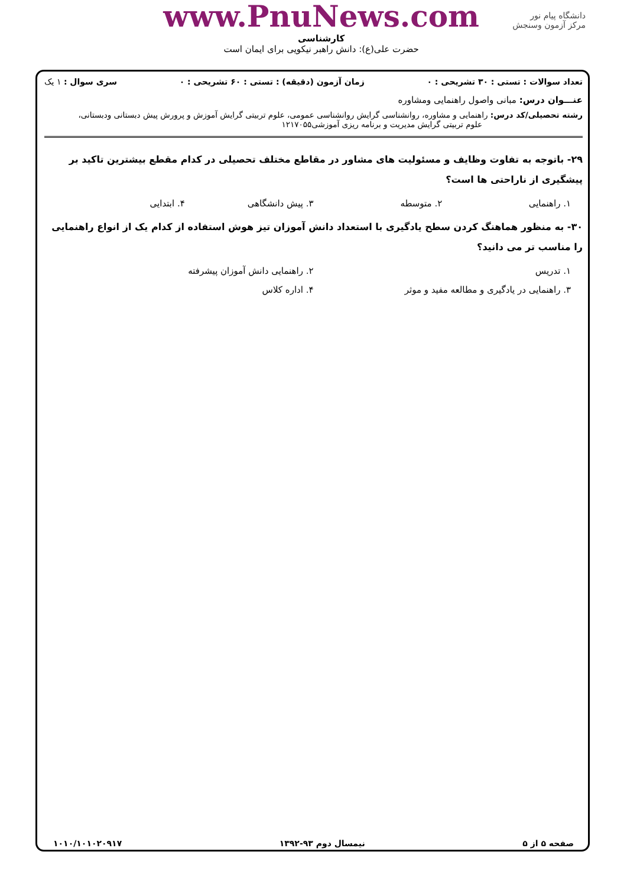دانشگاه پیام نور
مرکز آزمون وسنجش
www.PnuNews.com
کارشناسی
حضرت علی(ع): دانش راهبر نیکویی برای ایمان است
تعداد سوالات : تستی : ۳۰ تشریحی : ۰ زمان آزمون (دقیقه) : تستی : ۶۰ تشریحی : ۰ سری سوال : ۱ یک
عنـــوان درس: مبانی واصول راهنمایی ومشاوره
رشته تحصیلی/کد درس: راهنمایی و مشاوره، روانشناسی گرایش روانشناسی عمومی، علوم تربیتی گرایش آموزش و پرورش پیش دبستانی ودبستانی،
علوم تربیتی گرایش مدیریت و برنامه ریزی آموزشی۱۲۱۷۰۵۵
۲۹- باتوجه به تفاوت وظایف و مسئولیت های مشاور در مقاطع مختلف تحصیلی در کدام مقطع بیشترین تاکید بر پیشگیری از ناراحتی ها است؟
۱. راهنمایی ۲. متوسطه ۳. پیش دانشگاهی ۴. ابتدایی
۳۰- به منظور هماهنگ کردن سطح یادگیری با استعداد دانش آموزان تیز هوش استفاده از کدام یک از انواع راهنمایی را مناسب تر می دانید؟
۱. تدریس ۲. راهنمایی دانش آموزان پیشرفته
۳. راهنمایی در یادگیری و مطالعه مفید و موثر ۴. اداره کلاس
صفحه ۵ از ۵ نیمسال دوم ۹۳-۱۳۹۲ ۱۰۱۰/۱۰۱۰۲۰۹۱۷